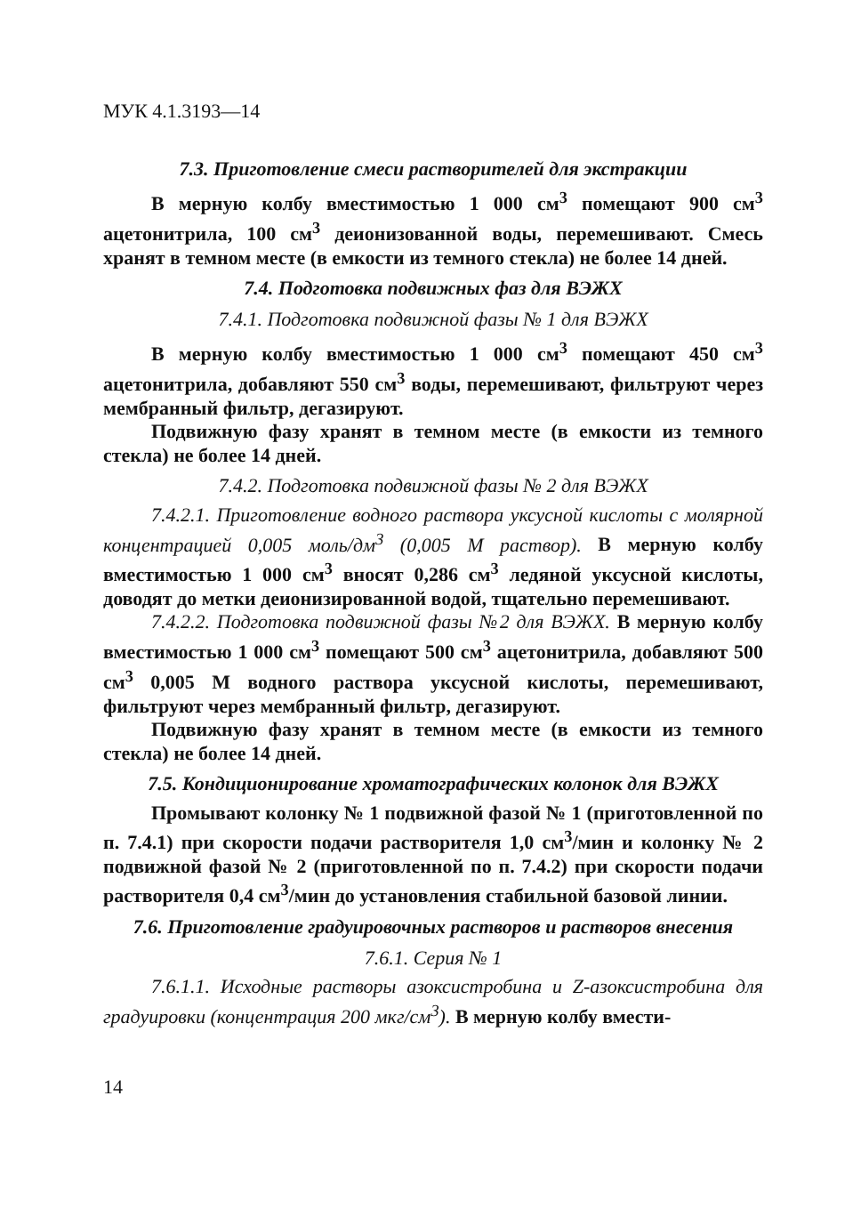МУК 4.1.3193—14
7.3. Приготовление смеси растворителей для экстракции
В мерную колбу вместимостью 1 000 см<sup>3</sup> помещают 900 см<sup>3</sup> ацетонитрила, 100 см<sup>3</sup> деионизованной воды, перемешивают. Смесь хранят в темном месте (в емкости из темного стекла) не более 14 дней.
7.4. Подготовка подвижных фаз для ВЭЖХ
7.4.1. Подготовка подвижной фазы № 1 для ВЭЖХ
В мерную колбу вместимостью 1 000 см<sup>3</sup> помещают 450 см<sup>3</sup> ацетонитрила, добавляют 550 см<sup>3</sup> воды, перемешивают, фильтруют через мембранный фильтр, дегазируют.
Подвижную фазу хранят в темном месте (в емкости из темного стекла) не более 14 дней.
7.4.2. Подготовка подвижной фазы № 2 для ВЭЖХ
7.4.2.1. Приготовление водного раствора уксусной кислоты с молярной концентрацией 0,005 моль/дм<sup>3</sup> (0,005 М раствор). В мерную колбу вместимостью 1 000 см<sup>3</sup> вносят 0,286 см<sup>3</sup> ледяной уксусной кислоты, доводят до метки деионизированной водой, тщательно перемешивают.
7.4.2.2. Подготовка подвижной фазы №2 для ВЭЖХ. В мерную колбу вместимостью 1 000 см<sup>3</sup> помещают 500 см<sup>3</sup> ацетонитрила, добавляют 500 см<sup>3</sup> 0,005 М водного раствора уксусной кислоты, перемешивают, фильтруют через мембранный фильтр, дегазируют.
Подвижную фазу хранят в темном месте (в емкости из темного стекла) не более 14 дней.
7.5. Кондиционирование хроматографических колонок для ВЭЖХ
Промывают колонку № 1 подвижной фазой № 1 (приготовленной по п. 7.4.1) при скорости подачи растворителя 1,0 см<sup>3</sup>/мин и колонку № 2 подвижной фазой № 2 (приготовленной по п. 7.4.2) при скорости подачи растворителя 0,4 см<sup>3</sup>/мин до установления стабильной базовой линии.
7.6. Приготовление градуировочных растворов и растворов внесения
7.6.1. Серия № 1
7.6.1.1. Исходные растворы азоксистробина и Z-азоксистробина для градуировки (концентрация 200 мкг/см<sup>3</sup>). В мерную колбу вмести-
14